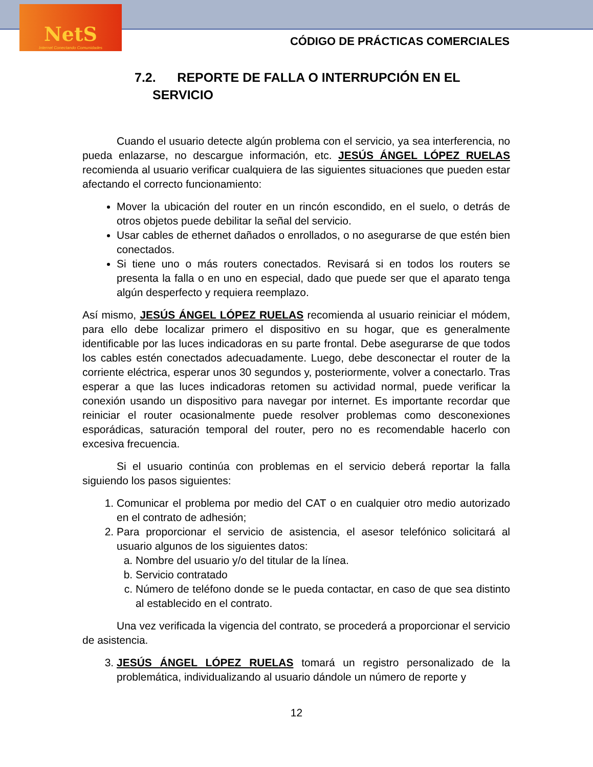NetS
Internet Conectando Comunidades
CÓDIGO DE PRÁCTICAS COMERCIALES
7.2. REPORTE DE FALLA O INTERRUPCIÓN EN EL
SERVICIO
Cuando el usuario detecte algún problema con el servicio, ya sea interferencia, no pueda enlazarse, no descargue información, etc. JESÚS ÁNGEL LÓPEZ RUELAS recomienda al usuario verificar cualquiera de las siguientes situaciones que pueden estar afectando el correcto funcionamiento:
Mover la ubicación del router en un rincón escondido, en el suelo, o detrás de otros objetos puede debilitar la señal del servicio.
Usar cables de ethernet dañados o enrollados, o no asegurarse de que estén bien conectados.
Si tiene uno o más routers conectados. Revisará si en todos los routers se presenta la falla o en uno en especial, dado que puede ser que el aparato tenga algún desperfecto y requiera reemplazo.
Así mismo, JESÚS ÁNGEL LÓPEZ RUELAS recomienda al usuario reiniciar el módem, para ello debe localizar primero el dispositivo en su hogar, que es generalmente identificable por las luces indicadoras en su parte frontal. Debe asegurarse de que todos los cables estén conectados adecuadamente. Luego, debe desconectar el router de la corriente eléctrica, esperar unos 30 segundos y, posteriormente, volver a conectarlo. Tras esperar a que las luces indicadoras retomen su actividad normal, puede verificar la conexión usando un dispositivo para navegar por internet. Es importante recordar que reiniciar el router ocasionalmente puede resolver problemas como desconexiones esporádicas, saturación temporal del router, pero no es recomendable hacerlo con excesiva frecuencia.
Si el usuario continúa con problemas en el servicio deberá reportar la falla siguiendo los pasos siguientes:
1. Comunicar el problema por medio del CAT o en cualquier otro medio autorizado en el contrato de adhesión;
2. Para proporcionar el servicio de asistencia, el asesor telefónico solicitará al usuario algunos de los siguientes datos:
a. Nombre del usuario y/o del titular de la línea.
b. Servicio contratado
c. Número de teléfono donde se le pueda contactar, en caso de que sea distinto al establecido en el contrato.
Una vez verificada la vigencia del contrato, se procederá a proporcionar el servicio de asistencia.
3. JESÚS ÁNGEL LÓPEZ RUELAS tomará un registro personalizado de la problemática, individualizando al usuario dándole un número de reporte y
12